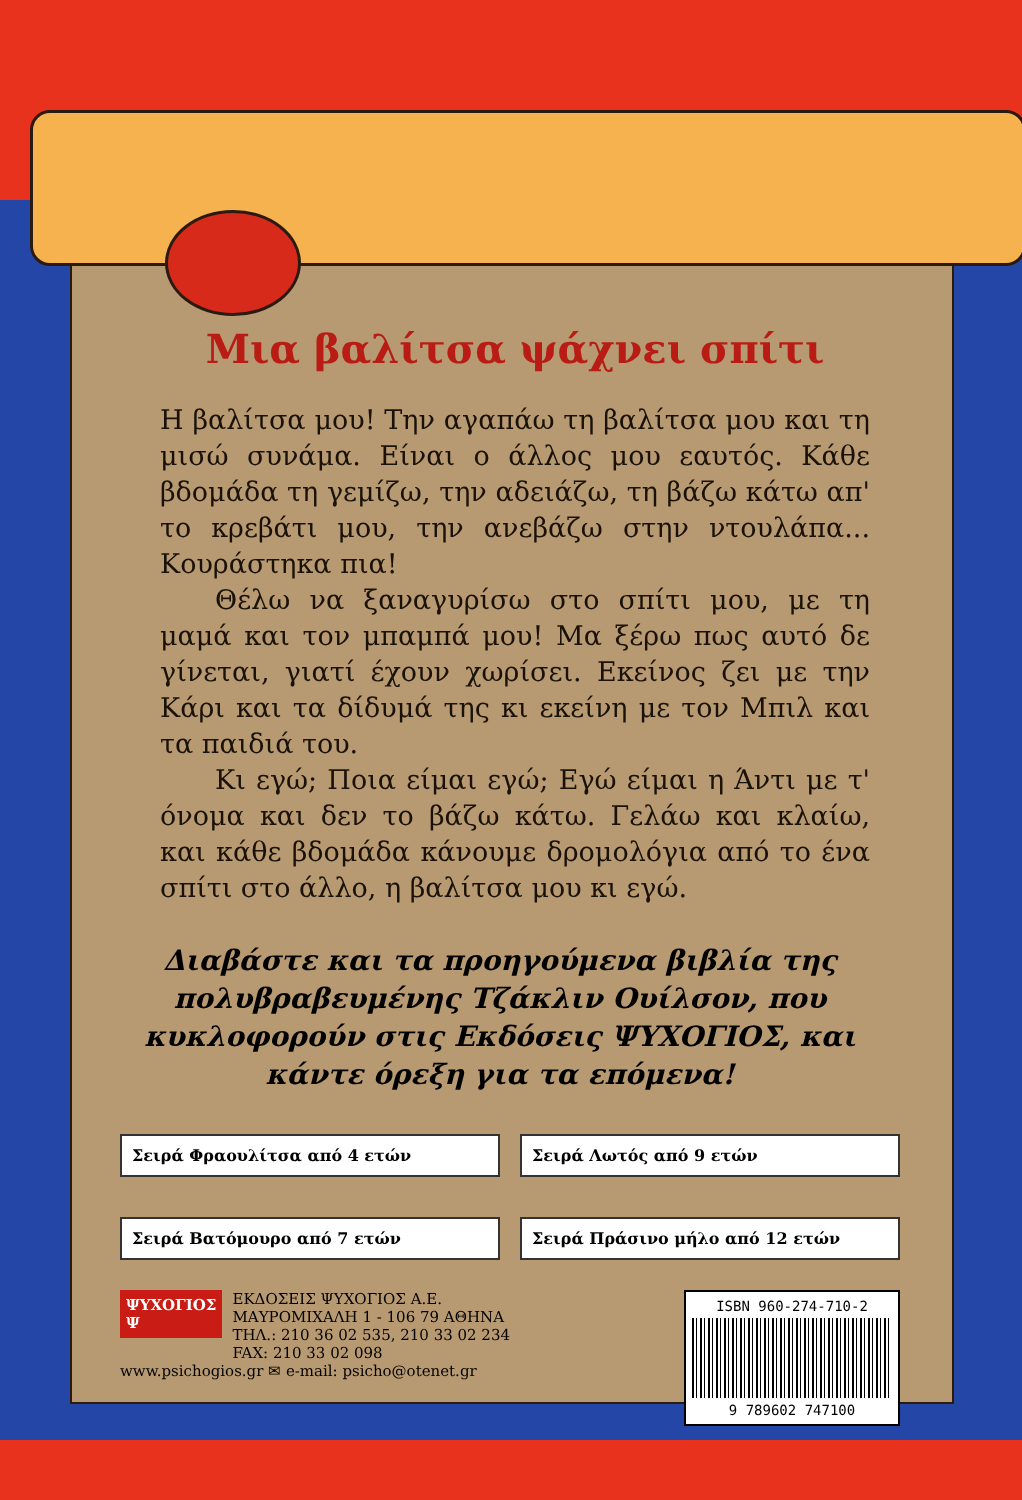Μια βαλίτσα ψάχνει σπίτι
Η βαλίτσα μου! Την αγαπάω τη βαλίτσα μου και τη μισώ συνάμα. Είναι ο άλλος μου εαυτός. Κάθε βδομάδα τη γεμίζω, την αδειάζω, τη βάζω κάτω απ' το κρεβάτι μου, την ανεβάζω στην ντουλάπα... Κουράστηκα πια!
Θέλω να ξαναγυρίσω στο σπίτι μου, με τη μαμά και τον μπαμπά μου! Μα ξέρω πως αυτό δε γίνεται, γιατί έχουν χωρίσει. Εκείνος ζει με την Κάρι και τα δίδυμά της κι εκείνη με τον Μπιλ και τα παιδιά του.
Κι εγώ; Ποια είμαι εγώ; Εγώ είμαι η Άντι με τ' όνομα και δεν το βάζω κάτω. Γελάω και κλαίω, και κάθε βδομάδα κάνουμε δρομολόγια από το ένα σπίτι στο άλλο, η βαλίτσα μου κι εγώ.
Διαβάστε και τα προηγούμενα βιβλία της πολυβραβευμένης Τζάκλιν Ουίλσον, που κυκλοφορούν στις Εκδόσεις ΨΥΧΟΓΙΟΣ, και κάντε όρεξη για τα επόμενα!
Σειρά Φραουλίτσα από 4 ετών
Σειρά Λωτός από 9 ετών
Σειρά Βατόμουρο από 7 ετών
Σειρά Πράσινο μήλο από 12 ετών
ΨΥΧΟΓΙΟΣ
Ψ ΕΚΔΟΣΕΙΣ ΨΥΧΟΓΙΟΣ Α.Ε.
ΜΑΥΡΟΜΙΧΑΛΗ 1 - 106 79 ΑΘΗΝΑ
ΤΗΛ.: 210 36 02 535, 210 33 02 234
FAX: 210 33 02 098
www.psichogios.gr ✉ e-mail: psicho@otenet.gr
ISBN 960-274-710-2
9 789602 747100